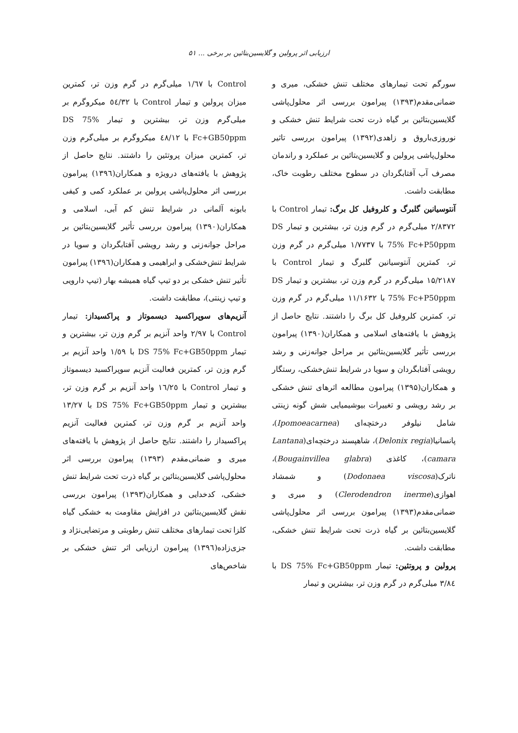ارزیابی اثر پرولین و گلایسین‌بتائین بر برخی ... ۵۱
سورگم تحت تیمارهای مختلف تنش خشکی، میری و ضمانی‌مقدم(۱۳۹۳) پیرامون بررسی اثر محلول‌پاشی گلایسین‌بتائین بر گیاه ذرت تحت شرایط تنش خشکی و نوروزی‌باروق و زاهدی(۱۳۹۲) پیرامون بررسی تاثیر محلول‌پاشی پرولین و گلایسین‌بتائین بر عملکرد و راندمان مصرف آب آفتابگردان در سطوح مختلف رطوبت خاک، مطابقت داشت.
آنتوسیانین گلبرگ و کلروفیل کل برگ: تیمار Control با ۲/۸۳۷۲ میلی‌گرم در گرم وزن تر، بیشترین و تیمار DS 75% Fc+P50ppm با ۱/۷۷۳۷ میلی‌گرم در گرم وزن تر، کمترین آنتوسیانین گلبرگ و تیمار Control با ۱۵/۲۱۸۷ میلی‌گرم در گرم وزن تر، بیشترین و تیمار DS 75% Fc+P50ppm با ۱۱/۱۶۳۲ میلی‌گرم در گرم وزن تر، کمترین کلروفیل کل برگ را داشتند. نتایج حاصل از پژوهش با یافته‌های اسلامی و همکاران(۱۳۹۰) پیرامون بررسی تأثیر گلایسین‌بتائین بر مراحل جوانه‌زنی و رشد رویشی آفتابگردان و سویا در شرایط تنش‌خشکی، رستگار و همکاران(۱۳۹۵) پیرامون مطالعه اثرهای تنش خشکی بر رشد رویشی و تغییرات بیوشیمیایی شش گونه زینتی شامل نیلوفر درختچه‌ای (Ipomoeacarnea)، پانسانیا(Delonix regia)، شاهپسند درختچه‌ای(Lantana camara)، کاغذی (Bougainvillea glabra)، ناترک(Dodonaea viscosa) و شمشاد اهوازی(Clerodendron inerme) و میری و ضمانی‌مقدم(۱۳۹۳) پیرامون بررسی اثر محلول‌پاشی گلایسین‌بتائین بر گیاه ذرت تحت شرایط تنش خشکی، مطابقت داشت.
پرولین و پروتئین: تیمار DS 75% Fc+GB50ppm با ۳/۸٤ میلی‌گرم در گرم وزن تر، بیشترین و تیمار
Control با ۱/٦۷ میلی‌گرم در گرم وزن تر، کمترین میزان پرولین و تیمار Control با ٥٤/۳۲ میکروگرم بر میلی‌گرم وزن تر، بیشترین و تیمار DS 75% Fc+GB50ppm با ٤۸/۱۲ میکروگرم بر میلی‌گرم وزن تر، کمترین میزان پروتئین را داشتند. نتایج حاصل از پژوهش با یافته‌های درویژه و همکاران(۱۳۹٦) پیرامون بررسی اثر محلول‌پاشی پرولین بر عملکرد کمی و کیفی بابونه آلمانی در شرایط تنش کم آبی، اسلامی و همکاران(۱۳۹۰) پیرامون بررسی تأثیر گلایسین‌بتائین بر مراحل جوانه‌زنی و رشد رویشی آفتابگردان و سویا در شرایط تنش‌خشکی و ابراهیمی و همکاران(۱۳۹٦) پیرامون تأثیر تنش خشکی بر دو تیپ گیاه همیشه بهار (تیپ دارویی و تیپ زینتی)، مطابقت داشت.
آنزیم‌های سوپراکسید دیسموتاز و پراکسیداز: تیمار Control با ۲/۹۷ واحد آنزیم بر گرم وزن تر، بیشترین و تیمار DS 75% Fc+GB50ppm با ۱/٥۹ واحد آنزیم بر گرم وزن تر، کمترین فعالیت آنزیم سوپراکسید دیسموتاز و تیمار Control با ۱٦/۲٥ واحد آنزیم بر گرم وزن تر، بیشترین و تیمار DS 75% Fc+GB50ppm با ۱۳/۲۷ واحد آنزیم بر گرم وزن تر، کمترین فعالیت آنزیم پراکسیداز را داشتند. نتایج حاصل از پژوهش با یافته‌های میری و ضمانی‌مقدم (۱۳۹۳) پیرامون بررسی اثر محلول‌پاشی گلایسین‌بتائین بر گیاه ذرت تحت شرایط تنش خشکی، کدخدایی و همکاران(۱۳۹۳) پیرامون بررسی نقش گلایسین‌بتائین در افزایش مقاومت به خشکی گیاه کلزا تحت تیمارهای مختلف تنش رطوبتی و مرتضایی‌نژاد و جزی‌زاده(۱۳۹٦) پیرامون ارزیابی اثر تنش خشکی بر شاخص‌های